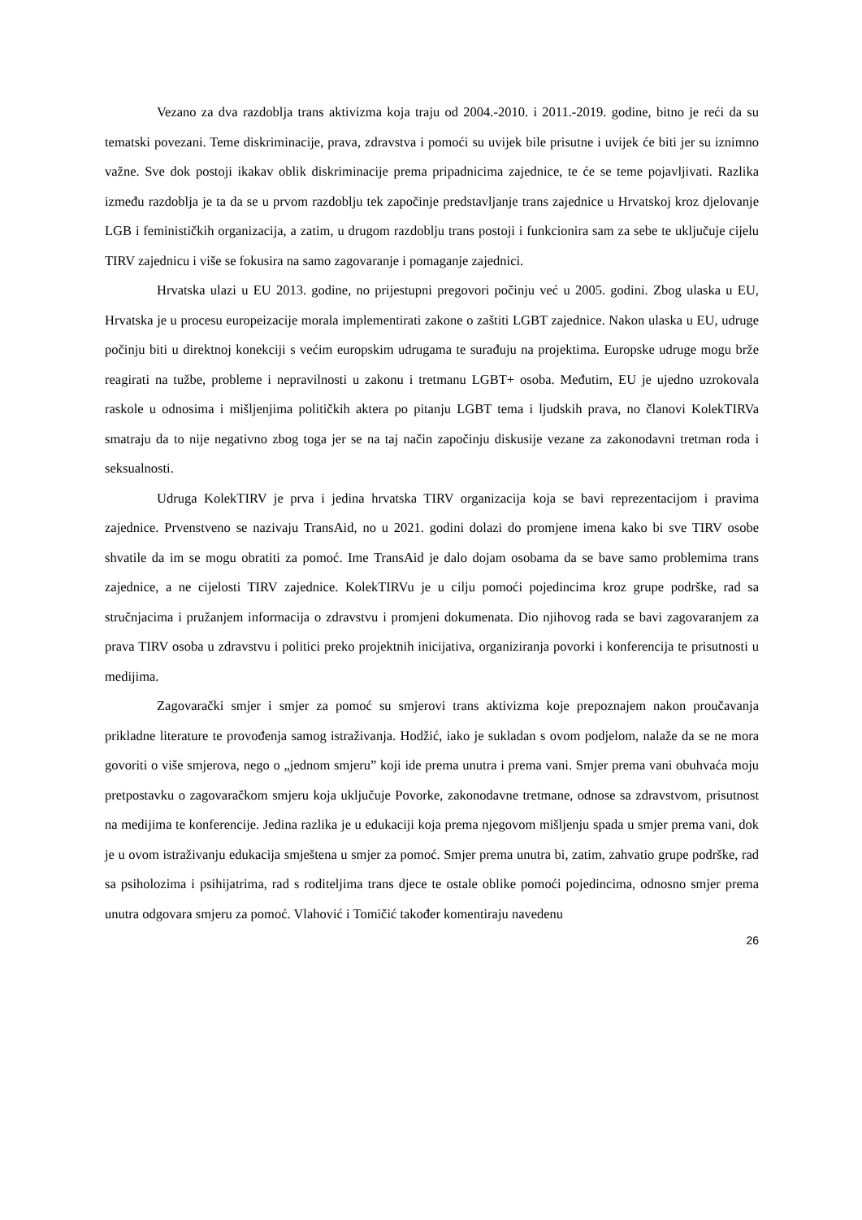Vezano za dva razdoblja trans aktivizma koja traju od 2004.-2010. i 2011.-2019. godine, bitno je reći da su tematski povezani. Teme diskriminacije, prava, zdravstva i pomoći su uvijek bile prisutne i uvijek će biti jer su iznimno važne. Sve dok postoji ikakav oblik diskriminacije prema pripadnicima zajednice, te će se teme pojavljivati. Razlika između razdoblja je ta da se u prvom razdoblju tek započinje predstavljanje trans zajednice u Hrvatskoj kroz djelovanje LGB i feminističkih organizacija, a zatim, u drugom razdoblju trans postoji i funkcionira sam za sebe te uključuje cijelu TIRV zajednicu i više se fokusira na samo zagovaranje i pomaganje zajednici.
Hrvatska ulazi u EU 2013. godine, no prijestupni pregovori počinju već u 2005. godini. Zbog ulaska u EU, Hrvatska je u procesu europeizacije morala implementirati zakone o zaštiti LGBT zajednice. Nakon ulaska u EU, udruge počinju biti u direktnoj konekciji s većim europskim udrugama te surađuju na projektima. Europske udruge mogu brže reagirati na tužbe, probleme i nepravilnosti u zakonu i tretmanu LGBT+ osoba. Međutim, EU je ujedno uzrokovala raskole u odnosima i mišljenjima političkih aktera po pitanju LGBT tema i ljudskih prava, no članovi KolekTIRVa smatraju da to nije negativno zbog toga jer se na taj način započinju diskusije vezane za zakonodavni tretman roda i seksualnosti.
Udruga KolekTIRV je prva i jedina hrvatska TIRV organizacija koja se bavi reprezentacijom i pravima zajednice. Prvenstveno se nazivaju TransAid, no u 2021. godini dolazi do promjene imena kako bi sve TIRV osobe shvatile da im se mogu obratiti za pomoć. Ime TransAid je dalo dojam osobama da se bave samo problemima trans zajednice, a ne cijelosti TIRV zajednice. KolekTIRVu je u cilju pomoći pojedincima kroz grupe podrške, rad sa stručnjacima i pružanjem informacija o zdravstvu i promjeni dokumenata. Dio njihovog rada se bavi zagovaranjem za prava TIRV osoba u zdravstvu i politici preko projektnih inicijativa, organiziranja povorki i konferencija te prisutnosti u medijima.
Zagovarački smjer i smjer za pomoć su smjerovi trans aktivizma koje prepoznajem nakon proučavanja prikladne literature te provođenja samog istraživanja. Hodžić, iako je sukladan s ovom podjelom, nalaže da se ne mora govoriti o više smjerova, nego o „jednom smjeru” koji ide prema unutra i prema vani. Smjer prema vani obuhvaća moju pretpostavku o zagovaračkom smjeru koja uključuje Povorke, zakonodavne tretmane, odnose sa zdravstvom, prisutnost na medijima te konferencije. Jedina razlika je u edukaciji koja prema njegovom mišljenju spada u smjer prema vani, dok je u ovom istraživanju edukacija smještena u smjer za pomoć. Smjer prema unutra bi, zatim, zahvatio grupe podrške, rad sa psiholozima i psihijatrima, rad s roditeljima trans djece te ostale oblike pomoći pojedincima, odnosno smjer prema unutra odgovara smjeru za pomoć. Vlahović i Tomičić također komentiraju navedenu
26